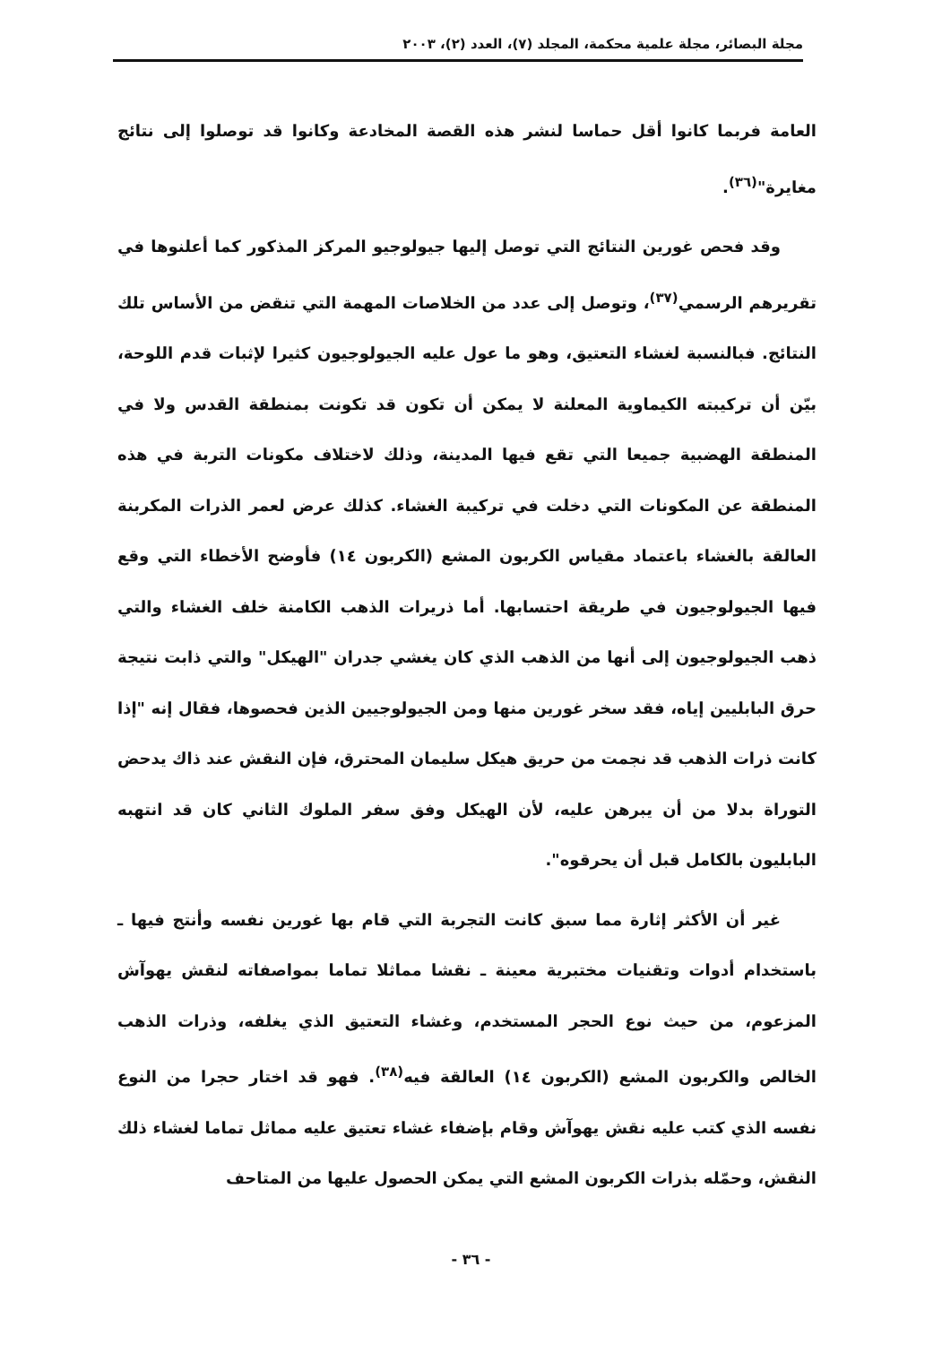مجلة البصائر، مجلة علمية محكمة، المجلد (٧)، العدد (٢)، ٢٠٠٣
العامة فربما كانوا أقل حماسا لنشر هذه القصة المخادعة وكانوا قد توصلوا إلى نتائج مغايرة"<sup>(٣٦)</sup>.
وقد فحص غورين النتائج التي توصل إليها جيولوجيو المركز المذكور كما أعلنوها في تقريرهم الرسمي<sup>(٣٧)</sup>، وتوصل إلى عدد من الخلاصات المهمة التي تنقض من الأساس تلك النتائج. فبالنسبة لغشاء التعتيق، وهو ما عول عليه الجيولوجيون كثيرا لإثبات قدم اللوحة، بيّن أن تركيبته الكيماوية المعلنة لا يمكن أن تكون قد تكونت بمنطقة القدس ولا في المنطقة الهضبية جميعا التي تقع فيها المدينة، وذلك لاختلاف مكونات التربة في هذه المنطقة عن المكونات التي دخلت في تركيبة الغشاء. كذلك عرض لعمر الذرات المكربنة العالقة بالغشاء باعتماد مقياس الكربون المشع (الكربون ١٤) فأوضح الأخطاء التي وقع فيها الجيولوجيون في طريقة احتسابها. أما ذريرات الذهب الكامنة خلف الغشاء والتي ذهب الجيولوجيون إلى أنها من الذهب الذي كان يغشي جدران "الهيكل" والتي ذابت نتيجة حرق البابليين إياه، فقد سخر غورين منها ومن الجيولوجيين الذين فحصوها، فقال إنه "إذا كانت ذرات الذهب قد نجمت من حريق هيكل سليمان المحترق، فإن النقش عند ذاك يدحض التوراة بدلا من أن يبرهن عليه، لأن الهيكل وفق سفر الملوك الثاني كان قد انتهبه البابليون بالكامل قبل أن يحرقوه".
غير أن الأكثر إثارة مما سبق كانت التجربة التي قام بها غورين نفسه وأنتج فيها ـ باستخدام أدوات وتقنيات مختبرية معينة ـ نقشا مماثلا تماما بمواصفاته لنقش يهوآش المزعوم، من حيث نوع الحجر المستخدم، وغشاء التعتيق الذي يغلفه، وذرات الذهب الخالص والكربون المشع (الكربون ١٤) العالقة فيه<sup>(٣٨)</sup>. فهو قد اختار حجرا من النوع نفسه الذي كتب عليه نقش يهوآش وقام بإضفاء غشاء تعتيق عليه مماثل تماما لغشاء ذلك النقش، وحمّله بذرات الكربون المشع التي يمكن الحصول عليها من المتاحف
- ٣٦ -